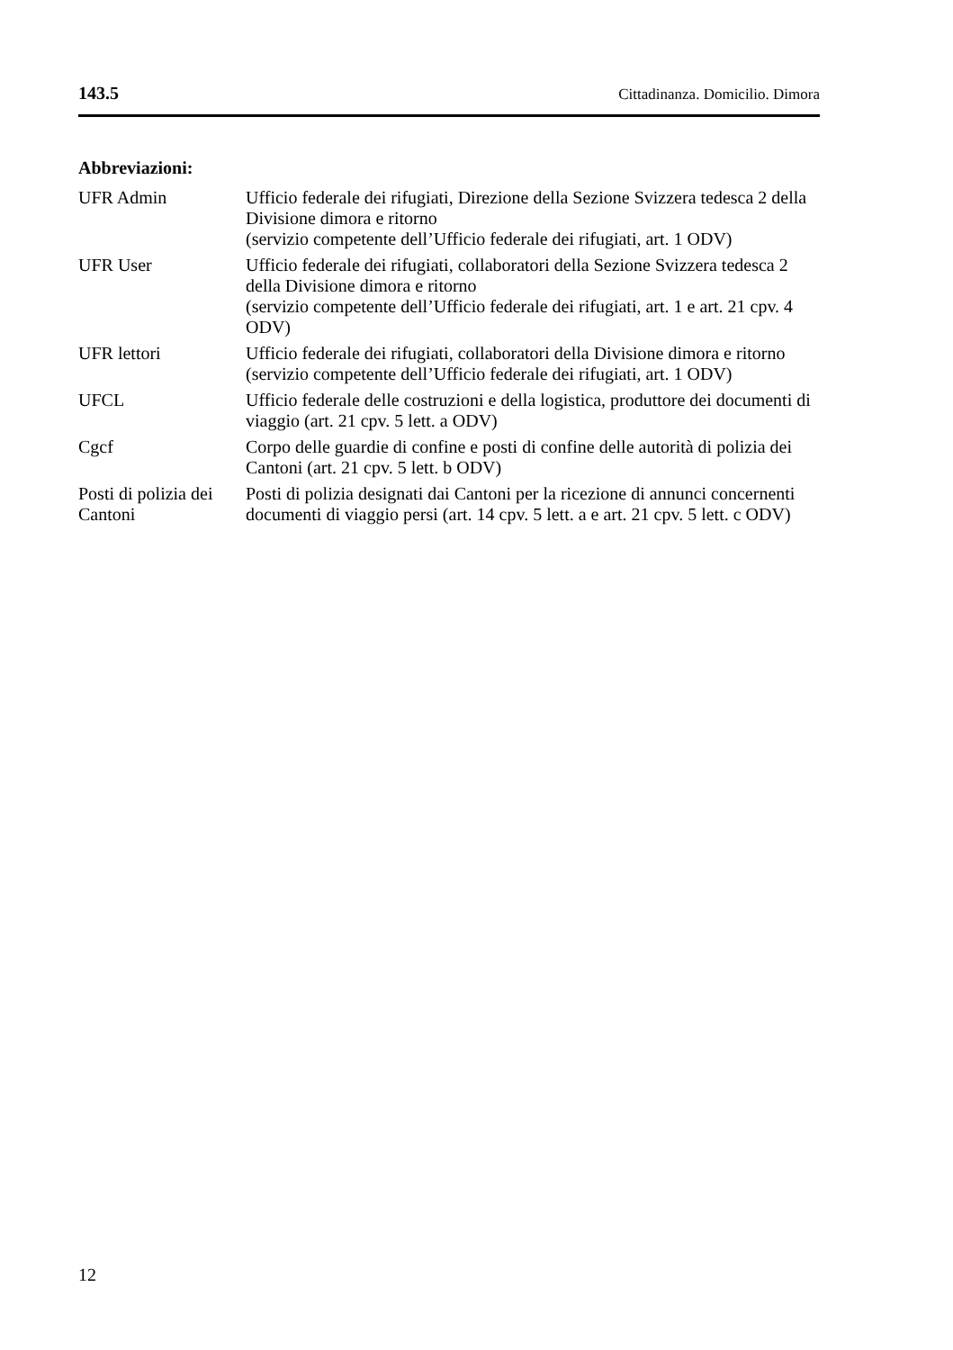143.5 Cittadinanza. Domicilio. Dimora
Abbreviazioni:
| UFR Admin | Ufficio federale dei rifugiati, Direzione della Sezione Svizzera tedesca 2 della Divisione dimora e ritorno (servizio competente dell’Ufficio federale dei rifugiati, art. 1 ODV) |
| UFR User | Ufficio federale dei rifugiati, collaboratori della Sezione Svizzera tedesca 2 della Divisione dimora e ritorno (servizio competente dell’Ufficio federale dei rifugiati, art. 1 e art. 21 cpv. 4 ODV) |
| UFR lettori | Ufficio federale dei rifugiati, collaboratori della Divisione dimora e ritorno (servizio competente dell’Ufficio federale dei rifugiati, art. 1 ODV) |
| UFCL | Ufficio federale delle costruzioni e della logistica, produttore dei documenti di viaggio (art. 21 cpv. 5 lett. a ODV) |
| Cgcf | Corpo delle guardie di confine e posti di confine delle autorità di polizia dei Cantoni (art. 21 cpv. 5 lett. b ODV) |
| Posti di polizia dei Cantoni | Posti di polizia designati dai Cantoni per la ricezione di annunci concernenti documenti di viaggio persi (art. 14 cpv. 5 lett. a e art. 21 cpv. 5 lett. c ODV) |
12